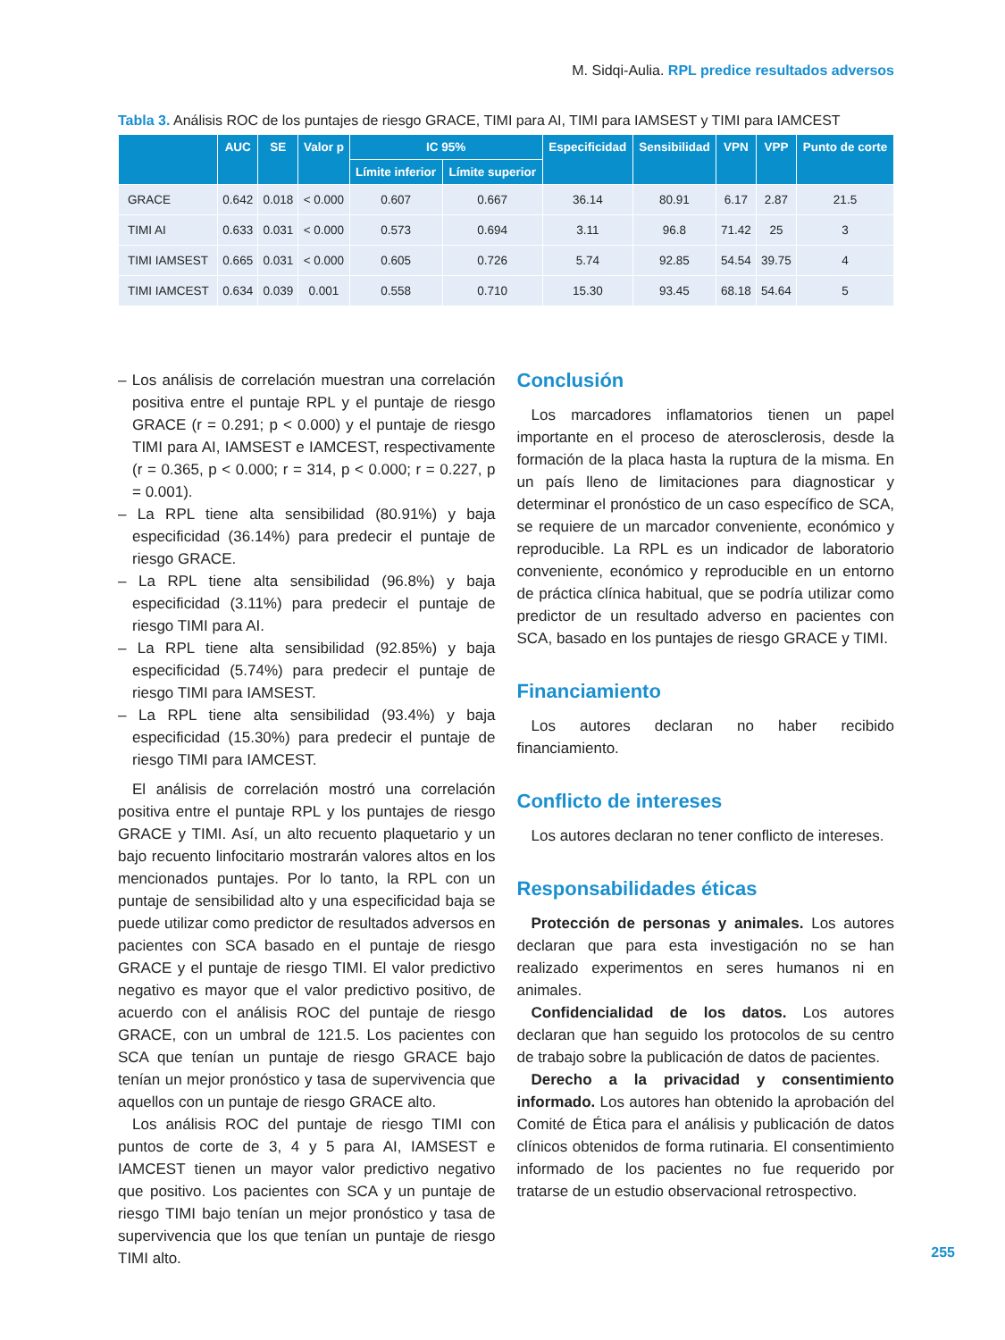M. Sidqi-Aulia. RPL predice resultados adversos
Tabla 3. Análisis ROC de los puntajes de riesgo GRACE, TIMI para AI, TIMI para IAMSEST y TIMI para IAMCEST
| | AUC | SE | Valor p | IC 95% | | Especificidad | Sensibilidad | VPN | VPP | Punto de corte |
| --- | --- | --- | --- | --- | --- | --- | --- | --- | --- | --- |
| | | | | Límite inferior | Límite superior | | | | | |
| GRACE | 0.642 | 0.018 | < 0.000 | 0.607 | 0.667 | 36.14 | 80.91 | 6.17 | 2.87 | 21.5 |
| TIMI AI | 0.633 | 0.031 | < 0.000 | 0.573 | 0.694 | 3.11 | 96.8 | 71.42 | 25 | 3 |
| TIMI IAMSEST | 0.665 | 0.031 | < 0.000 | 0.605 | 0.726 | 5.74 | 92.85 | 54.54 | 39.75 | 4 |
| TIMI IAMCEST | 0.634 | 0.039 | 0.001 | 0.558 | 0.710 | 15.30 | 93.45 | 68.18 | 54.64 | 5 |
– Los análisis de correlación muestran una correlación positiva entre el puntaje RPL y el puntaje de riesgo GRACE (r = 0.291; p < 0.000) y el puntaje de riesgo TIMI para AI, IAMSEST e IAMCEST, respectivamente (r = 0.365, p < 0.000; r = 314, p < 0.000; r = 0.227, p = 0.001).
– La RPL tiene alta sensibilidad (80.91%) y baja especificidad (36.14%) para predecir el puntaje de riesgo GRACE.
– La RPL tiene alta sensibilidad (96.8%) y baja especificidad (3.11%) para predecir el puntaje de riesgo TIMI para AI.
– La RPL tiene alta sensibilidad (92.85%) y baja especificidad (5.74%) para predecir el puntaje de riesgo TIMI para IAMSEST.
– La RPL tiene alta sensibilidad (93.4%) y baja especificidad (15.30%) para predecir el puntaje de riesgo TIMI para IAMCEST.
El análisis de correlación mostró una correlación positiva entre el puntaje RPL y los puntajes de riesgo GRACE y TIMI. Así, un alto recuento plaquetario y un bajo recuento linfocitario mostrarán valores altos en los mencionados puntajes. Por lo tanto, la RPL con un puntaje de sensibilidad alto y una especificidad baja se puede utilizar como predictor de resultados adversos en pacientes con SCA basado en el puntaje de riesgo GRACE y el puntaje de riesgo TIMI. El valor predictivo negativo es mayor que el valor predictivo positivo, de acuerdo con el análisis ROC del puntaje de riesgo GRACE, con un umbral de 121.5. Los pacientes con SCA que tenían un puntaje de riesgo GRACE bajo tenían un mejor pronóstico y tasa de supervivencia que aquellos con un puntaje de riesgo GRACE alto.
Los análisis ROC del puntaje de riesgo TIMI con puntos de corte de 3, 4 y 5 para AI, IAMSEST e IAMCEST tienen un mayor valor predictivo negativo que positivo. Los pacientes con SCA y un puntaje de riesgo TIMI bajo tenían un mejor pronóstico y tasa de supervivencia que los que tenían un puntaje de riesgo TIMI alto.
Conclusión
Los marcadores inflamatorios tienen un papel importante en el proceso de aterosclerosis, desde la formación de la placa hasta la ruptura de la misma. En un país lleno de limitaciones para diagnosticar y determinar el pronóstico de un caso específico de SCA, se requiere de un marcador conveniente, económico y reproducible. La RPL es un indicador de laboratorio conveniente, económico y reproducible en un entorno de práctica clínica habitual, que se podría utilizar como predictor de un resultado adverso en pacientes con SCA, basado en los puntajes de riesgo GRACE y TIMI.
Financiamiento
Los autores declaran no haber recibido financiamiento.
Conflicto de intereses
Los autores declaran no tener conflicto de intereses.
Responsabilidades éticas
Protección de personas y animales. Los autores declaran que para esta investigación no se han realizado experimentos en seres humanos ni en animales.
Confidencialidad de los datos. Los autores declaran que han seguido los protocolos de su centro de trabajo sobre la publicación de datos de pacientes.
Derecho a la privacidad y consentimiento informado. Los autores han obtenido la aprobación del Comité de Ética para el análisis y publicación de datos clínicos obtenidos de forma rutinaria. El consentimiento informado de los pacientes no fue requerido por tratarse de un estudio observacional retrospectivo.
255